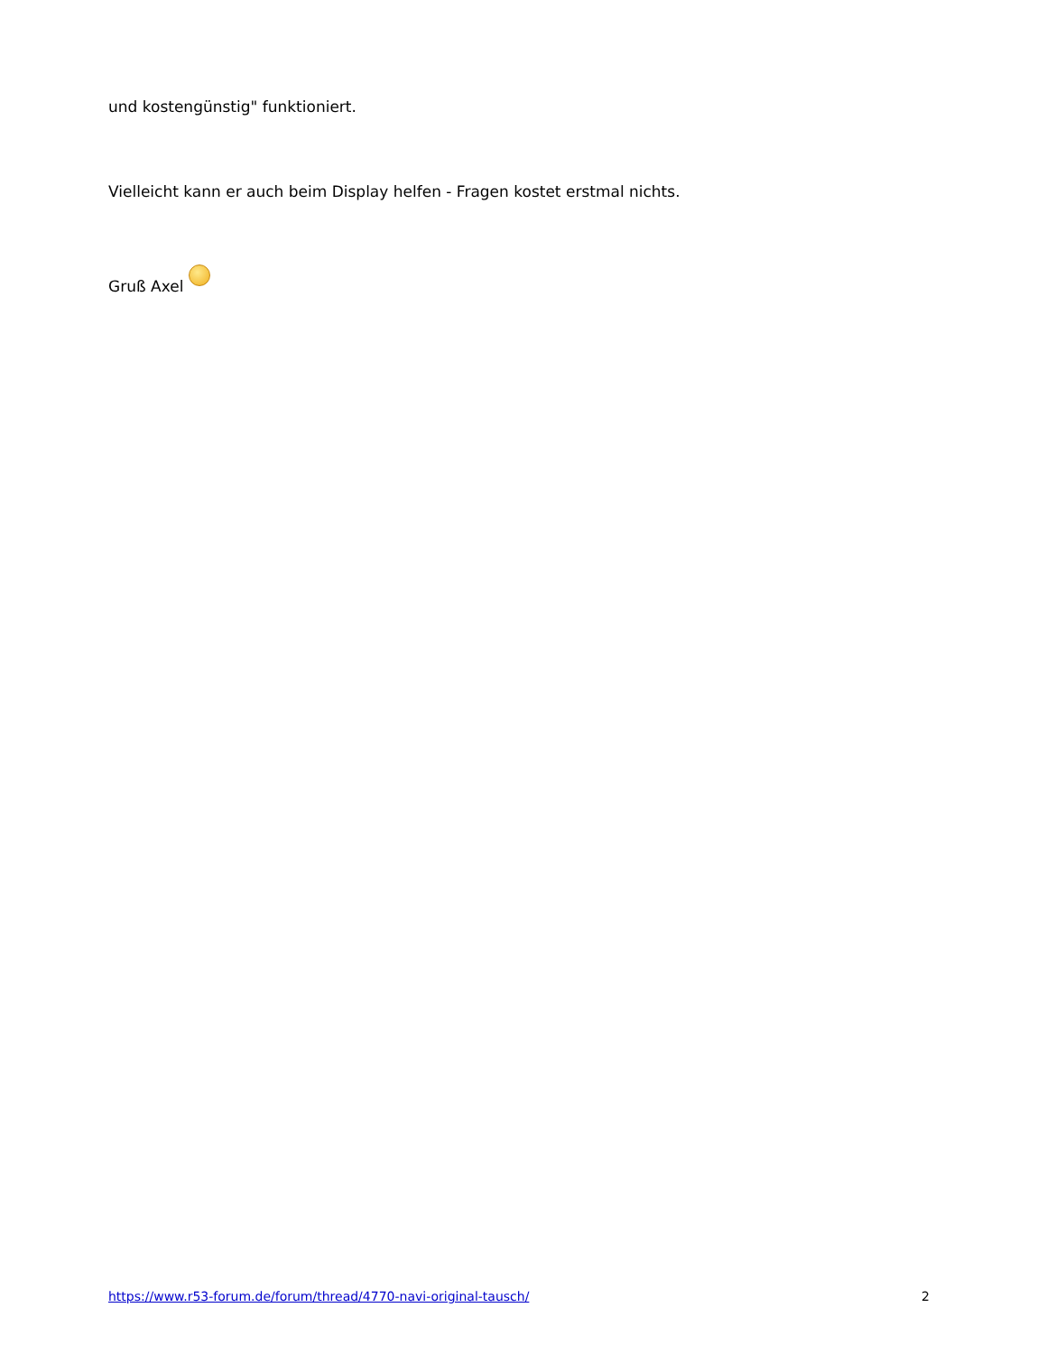und kostengünstig" funktioniert.
Vielleicht kann er auch beim Display helfen - Fragen kostet erstmal nichts.
Gruß Axel
https://www.r53-forum.de/forum/thread/4770-navi-original-tausch/ 2